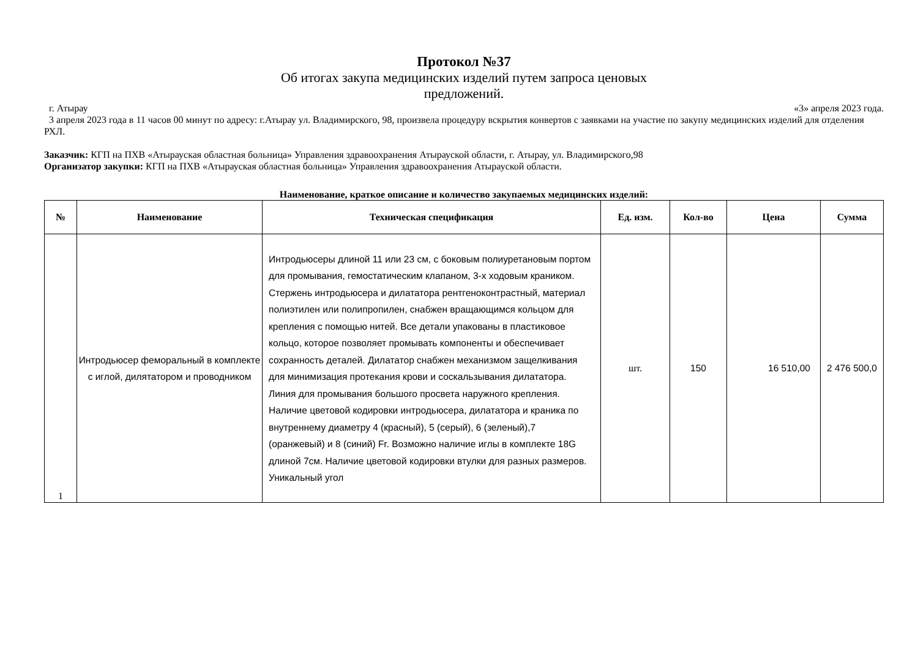Протокол №37
Об итогах закупа медицинских изделий путем запроса ценовых
предложений.
г. Атырау «3» апреля 2023 года.
3 апреля 2023 года в 11 часов 00 минут по адресу: г.Атырау ул. Владимирского, 98, произвела процедуру вскрытия конвертов с заявками на участие по закупу медицинских изделий для отделения РХЛ.
Заказчик: КГП на ПХВ «Атырауская областная больница» Управления здравоохранения Атырауской области, г. Атырау, ул. Владимирского,98
Организатор закупки: КГП на ПХВ «Атырауская областная больница» Управления здравоохранения Атырауской области.
Наименование, краткое описание и количество закупаемых медицинских изделий:
| № | Наименование | Техническая спецификация | Ед. изм. | Кол-во | Цена | Сумма |
| --- | --- | --- | --- | --- | --- | --- |
| 1 | Интродьюсер феморальный в комплекте с иглой, дилятатором и проводником | Интродьюсеры длиной 11 или 23 см, с боковым полиуретановым портом для промывания, гемостатическим клапаном, 3-х ходовым краником. Стержень интродьюсера и дилататора рентгеноконтрастный, материал полиэтилен или полипропилен, снабжен вращающимся кольцом для крепления с помощью нитей. Все детали упакованы в пластиковое кольцо, которое позволяет промывать компоненты и обеспечивает сохранность деталей. Дилататор снабжен механизмом защелкивания для минимизация протекания крови и соскальзывания дилататора. Линия для промывания большого просвета наружного крепления. Наличие цветовой кодировки интродьюсера, дилататора и краника по внутреннему диаметру 4 (красный), 5 (серый), 6 (зеленый),7 (оранжевый) и 8 (синий) Fr. Возможно наличие иглы в комплекте 18G длиной 7см. Наличие цветовой кодировки втулки для разных размеров. Уникальный угол | шт. | 150 | 16 510,00 | 2 476 500,0 |